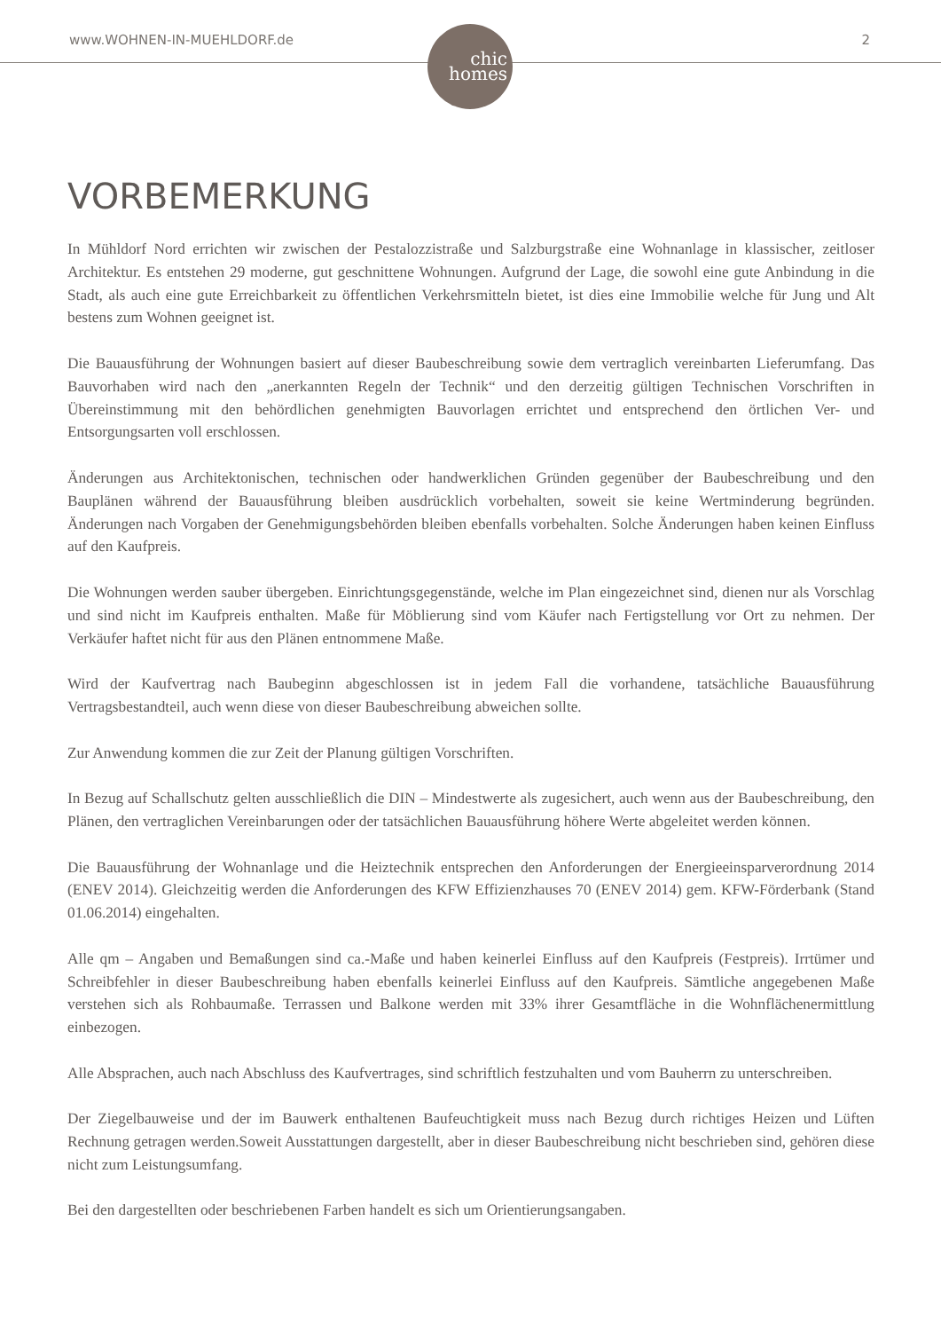www.WOHNEN-IN-MUEHLDORF.de
chic
homes
2
VORBEMERKUNG
In Mühldorf Nord errichten wir zwischen der Pestalozzistraße und Salzburgstraße eine Wohnanlage in klassischer, zeitloser Architektur. Es entstehen 29 moderne, gut geschnittene Wohnungen. Aufgrund der Lage, die sowohl eine gute Anbindung in die Stadt, als auch eine gute Erreichbarkeit zu öffentlichen Verkehrsmitteln bietet, ist dies eine Immobilie welche für Jung und Alt bestens zum Wohnen geeignet ist.
Die Bauausführung der Wohnungen basiert auf dieser Baubeschreibung sowie dem vertraglich vereinbarten Lieferumfang. Das Bauvorhaben wird nach den „anerkannten Regeln der Technik“ und den derzeitig gültigen Technischen Vorschriften in Übereinstimmung mit den behördlichen genehmigten Bauvorlagen errichtet und entsprechend den örtlichen Ver- und Entsorgungsarten voll erschlossen.
Änderungen aus Architektonischen, technischen oder handwerklichen Gründen gegenüber der Baubeschreibung und den Bauplänen während der Bauausführung bleiben ausdrücklich vorbehalten, soweit sie keine Wertminderung begründen. Änderungen nach Vorgaben der Genehmigungsbehörden bleiben ebenfalls vorbehalten. Solche Änderungen haben keinen Einfluss auf den Kaufpreis.
Die Wohnungen werden sauber übergeben. Einrichtungsgegenstände, welche im Plan eingezeichnet sind, dienen nur als Vorschlag und sind nicht im Kaufpreis enthalten. Maße für Möblierung sind vom Käufer nach Fertigstellung vor Ort zu nehmen. Der Verkäufer haftet nicht für aus den Plänen entnommene Maße.
Wird der Kaufvertrag nach Baubeginn abgeschlossen ist in jedem Fall die vorhandene, tatsächliche Bauausführung Vertragsbestandteil, auch wenn diese von dieser Baubeschreibung abweichen sollte.
Zur Anwendung kommen die zur Zeit der Planung gültigen Vorschriften.
In Bezug auf Schallschutz gelten ausschließlich die DIN – Mindestwerte als zugesichert, auch wenn aus der Baubeschreibung, den Plänen, den vertraglichen Vereinbarungen oder der tatsächlichen Bauausführung höhere Werte abgeleitet werden können.
Die Bauausführung der Wohnanlage und die Heiztechnik entsprechen den Anforderungen der Energieeinsparverordnung 2014 (ENEV 2014). Gleichzeitig werden die Anforderungen des KFW Effizienzhauses 70 (ENEV 2014) gem. KFW-Förderbank (Stand 01.06.2014) eingehalten.
Alle qm – Angaben und Bemaßungen sind ca.-Maße und haben keinerlei Einfluss auf den Kaufpreis (Festpreis). Irrtümer und Schreibfehler in dieser Baubeschreibung haben ebenfalls keinerlei Einfluss auf den Kaufpreis. Sämtliche angegebenen Maße verstehen sich als Rohbaumaße. Terrassen und Balkone werden mit 33% ihrer Gesamtfläche in die Wohnflächenermittlung einbezogen.
Alle Absprachen, auch nach Abschluss des Kaufvertrages, sind schriftlich festzuhalten und vom Bauherrn zu unterschreiben.
Der Ziegelbauweise und der im Bauwerk enthaltenen Baufeuchtigkeit muss nach Bezug durch richtiges Heizen und Lüften Rechnung getragen werden.Soweit Ausstattungen dargestellt, aber in dieser Baubeschreibung nicht beschrieben sind, gehören diese nicht zum Leistungsumfang.
Bei den dargestellten oder beschriebenen Farben handelt es sich um Orientierungsangaben.